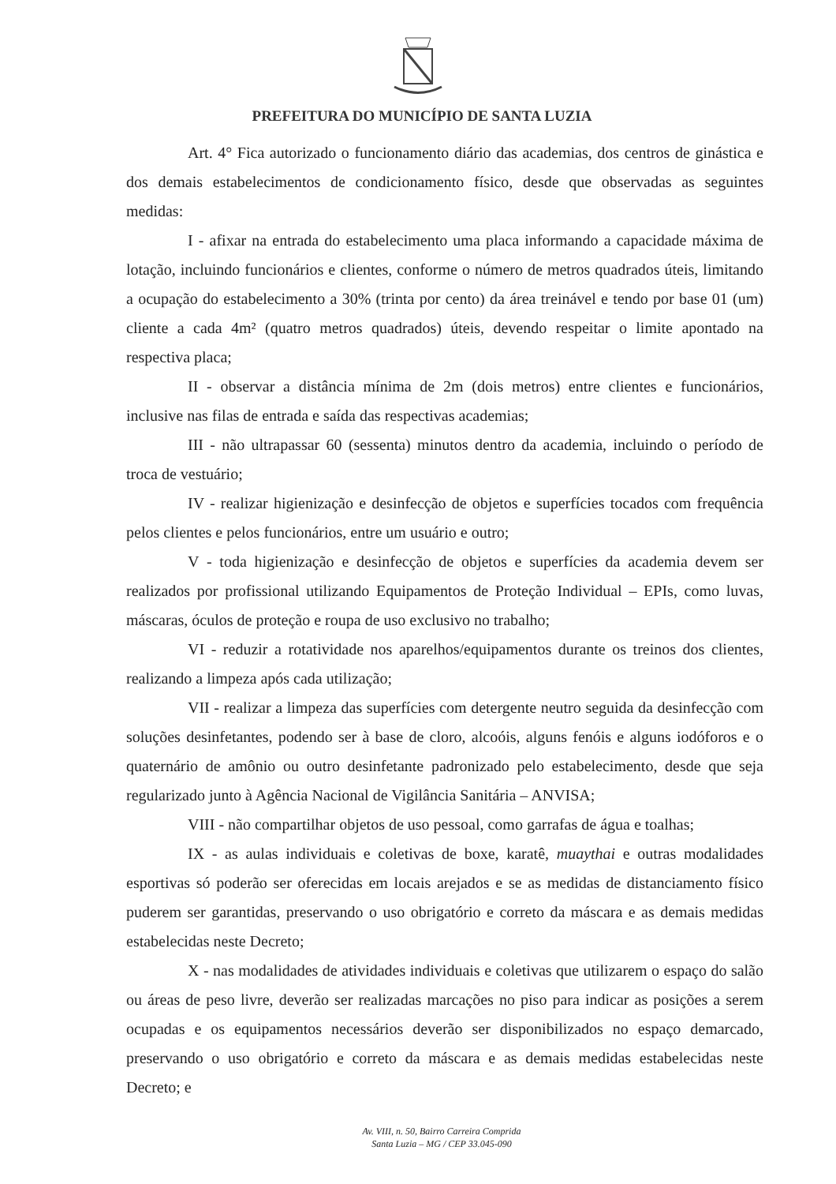PREFEITURA DO MUNICÍPIO DE SANTA LUZIA
Art. 4° Fica autorizado o funcionamento diário das academias, dos centros de ginástica e dos demais estabelecimentos de condicionamento físico, desde que observadas as seguintes medidas:
I - afixar na entrada do estabelecimento uma placa informando a capacidade máxima de lotação, incluindo funcionários e clientes, conforme o número de metros quadrados úteis, limitando a ocupação do estabelecimento a 30% (trinta por cento) da área treinável e tendo por base 01 (um) cliente a cada 4m² (quatro metros quadrados) úteis, devendo respeitar o limite apontado na respectiva placa;
II - observar a distância mínima de 2m (dois metros) entre clientes e funcionários, inclusive nas filas de entrada e saída das respectivas academias;
III - não ultrapassar 60 (sessenta) minutos dentro da academia, incluindo o período de troca de vestuário;
IV - realizar higienização e desinfecção de objetos e superfícies tocados com frequência pelos clientes e pelos funcionários, entre um usuário e outro;
V - toda higienização e desinfecção de objetos e superfícies da academia devem ser realizados por profissional utilizando Equipamentos de Proteção Individual – EPIs, como luvas, máscaras, óculos de proteção e roupa de uso exclusivo no trabalho;
VI - reduzir a rotatividade nos aparelhos/equipamentos durante os treinos dos clientes, realizando a limpeza após cada utilização;
VII - realizar a limpeza das superfícies com detergente neutro seguida da desinfecção com soluções desinfetantes, podendo ser à base de cloro, alcoóis, alguns fenóis e alguns iodóforos e o quaternário de amônio ou outro desinfetante padronizado pelo estabelecimento, desde que seja regularizado junto à Agência Nacional de Vigilância Sanitária – ANVISA;
VIII - não compartilhar objetos de uso pessoal, como garrafas de água e toalhas;
IX - as aulas individuais e coletivas de boxe, karatê, muaythai e outras modalidades esportivas só poderão ser oferecidas em locais arejados e se as medidas de distanciamento físico puderem ser garantidas, preservando o uso obrigatório e correto da máscara e as demais medidas estabelecidas neste Decreto;
X - nas modalidades de atividades individuais e coletivas que utilizarem o espaço do salão ou áreas de peso livre, deverão ser realizadas marcações no piso para indicar as posições a serem ocupadas e os equipamentos necessários deverão ser disponibilizados no espaço demarcado, preservando o uso obrigatório e correto da máscara e as demais medidas estabelecidas neste Decreto; e
Av. VIII, n. 50, Bairro Carreira Comprida
Santa Luzia – MG / CEP 33.045-090